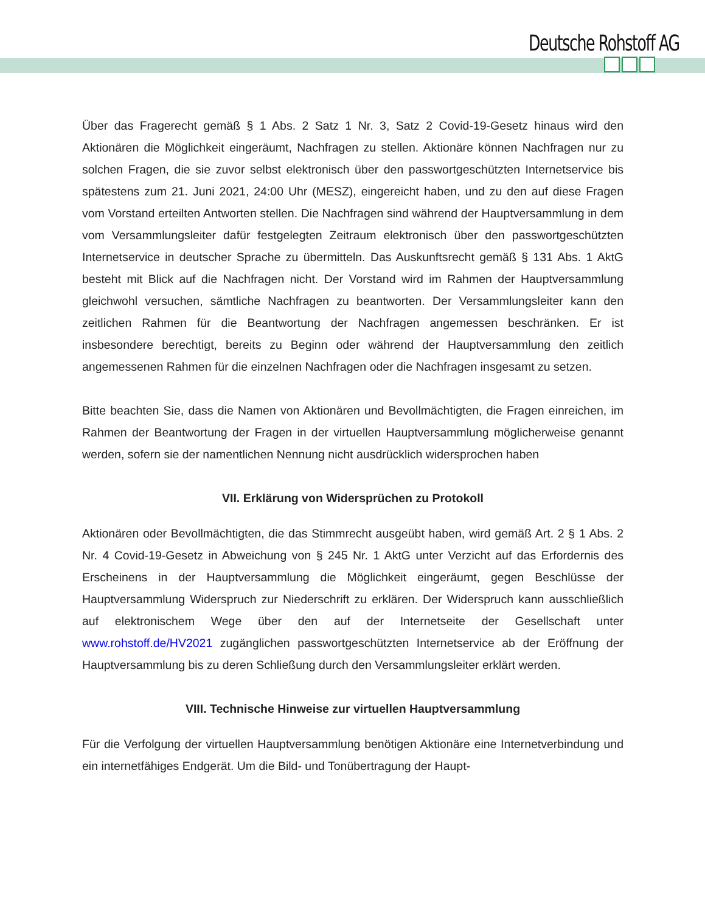Deutsche Rohstoff AG
Über das Fragerecht gemäß § 1 Abs. 2 Satz 1 Nr. 3, Satz 2 Covid-19-Gesetz hinaus wird den Aktionären die Möglichkeit eingeräumt, Nachfragen zu stellen. Aktionäre können Nachfragen nur zu solchen Fragen, die sie zuvor selbst elektronisch über den passwortgeschützten Internetservice bis spätestens zum 21. Juni 2021, 24:00 Uhr (MESZ), eingereicht haben, und zu den auf diese Fragen vom Vorstand erteilten Antworten stellen. Die Nachfragen sind während der Hauptversammlung in dem vom Versammlungsleiter dafür festgelegten Zeitraum elektronisch über den passwortgeschützten Internetservice in deutscher Sprache zu übermitteln. Das Auskunftsrecht gemäß § 131 Abs. 1 AktG besteht mit Blick auf die Nachfragen nicht. Der Vorstand wird im Rahmen der Hauptversammlung gleichwohl versuchen, sämtliche Nachfragen zu beantworten. Der Versammlungsleiter kann den zeitlichen Rahmen für die Beantwortung der Nachfragen angemessen beschränken. Er ist insbesondere berechtigt, bereits zu Beginn oder während der Hauptversammlung den zeitlich angemessenen Rahmen für die einzelnen Nachfragen oder die Nachfragen insgesamt zu setzen.
Bitte beachten Sie, dass die Namen von Aktionären und Bevollmächtigten, die Fragen einreichen, im Rahmen der Beantwortung der Fragen in der virtuellen Hauptversammlung möglicherweise genannt werden, sofern sie der namentlichen Nennung nicht ausdrücklich widersprochen haben
VII. Erklärung von Widersprüchen zu Protokoll
Aktionären oder Bevollmächtigten, die das Stimmrecht ausgeübt haben, wird gemäß Art. 2 § 1 Abs. 2 Nr. 4 Covid-19-Gesetz in Abweichung von § 245 Nr. 1 AktG unter Verzicht auf das Erfordernis des Erscheinens in der Hauptversammlung die Möglichkeit eingeräumt, gegen Beschlüsse der Hauptversammlung Widerspruch zur Niederschrift zu erklären. Der Widerspruch kann ausschließlich auf elektronischem Wege über den auf der Internetseite der Gesellschaft unter www.rohstoff.de/HV2021 zugänglichen passwortgeschützten Internetservice ab der Eröffnung der Hauptversammlung bis zu deren Schließung durch den Versammlungsleiter erklärt werden.
VIII. Technische Hinweise zur virtuellen Hauptversammlung
Für die Verfolgung der virtuellen Hauptversammlung benötigen Aktionäre eine Internetverbindung und ein internetfähiges Endgerät. Um die Bild- und Tonübertragung der Haupt-